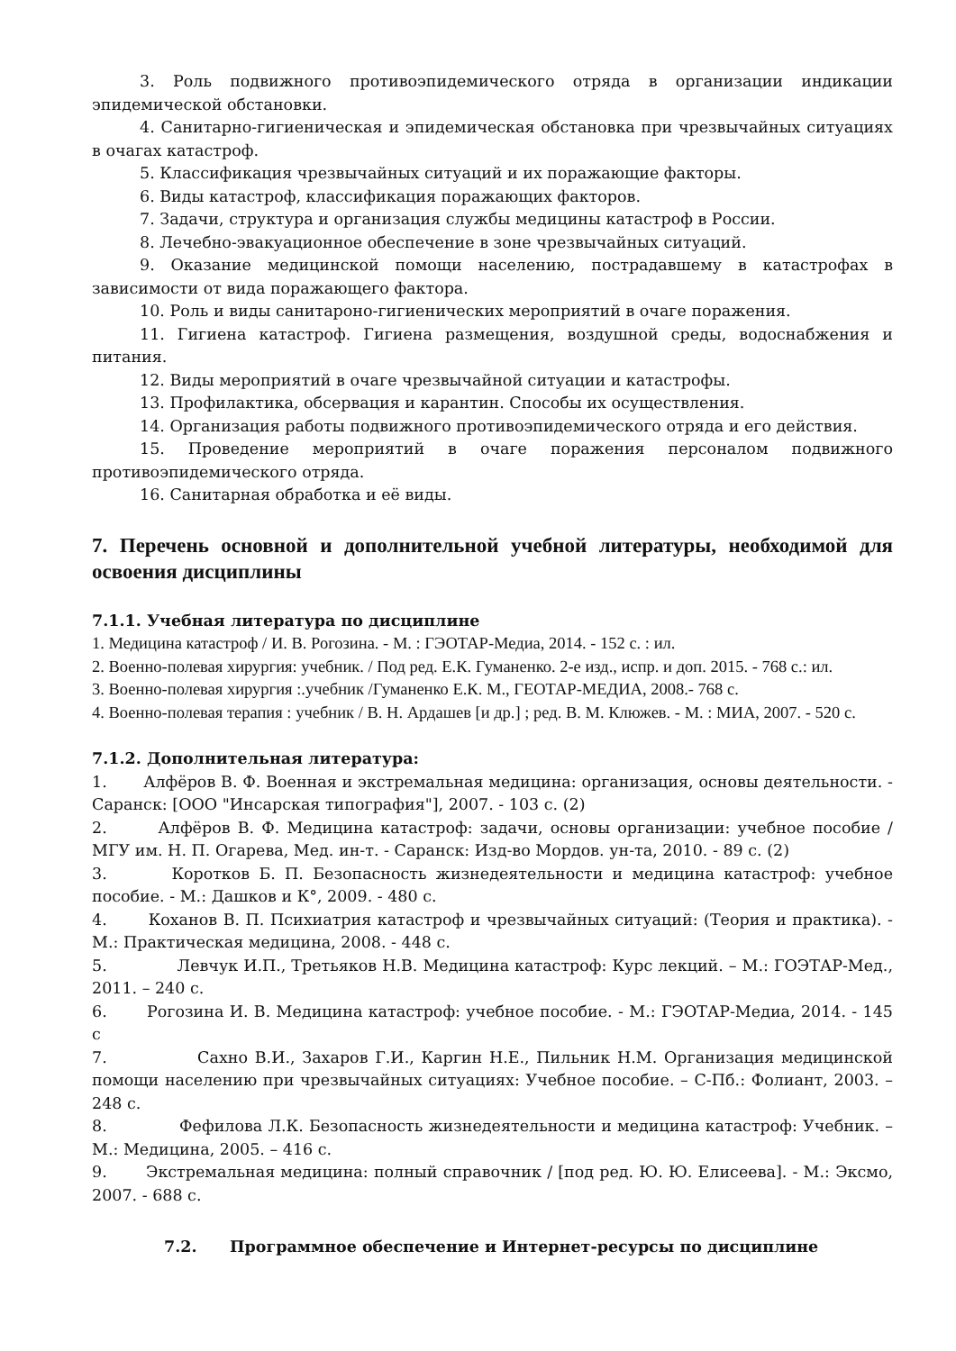3. Роль подвижного противоэпидемического отряда в организации индикации эпидемической обстановки.
4. Санитарно-гигиеническая и эпидемическая обстановка при чрезвычайных ситуациях в очагах катастроф.
5. Классификация чрезвычайных ситуаций и их поражающие факторы.
6. Виды катастроф, классификация поражающих факторов.
7. Задачи, структура и организация службы медицины катастроф в России.
8. Лечебно-эвакуационное обеспечение в зоне чрезвычайных ситуаций.
9. Оказание медицинской помощи населению, пострадавшему в катастрофах в зависимости от вида поражающего фактора.
10. Роль и виды санитароно-гигиенических мероприятий в очаге поражения.
11. Гигиена катастроф. Гигиена размещения, воздушной среды, водоснабжения и питания.
12. Виды мероприятий в очаге чрезвычайной ситуации и катастрофы.
13. Профилактика, обсервация и карантин. Способы их осуществления.
14. Организация работы подвижного противоэпидемического отряда и его действия.
15. Проведение мероприятий в очаге поражения персоналом подвижного противоэпидемического отряда.
16. Санитарная обработка и её виды.
7. Перечень основной и дополнительной учебной литературы, необходимой для освоения дисциплины
7.1.1. Учебная литература по дисциплине
1. Медицина катастроф / И. В. Рогозина. - М. : ГЭОТАР-Медиа, 2014. - 152 с. : ил.
2. Военно-полевая хирургия: учебник. / Под ред. Е.К. Гуманенко. 2-е изд., испр. и доп. 2015. - 768 с.: ил.
3. Военно-полевая хирургия :.учебник /Гуманенко Е.К. М., ГЕОТАР-МЕДИА, 2008.- 768 с.
4. Военно-полевая терапия : учебник / В. Н. Ардашев [и др.] ; ред. В. М. Клюжев. - М. : МИА, 2007. - 520 с.
7.1.2. Дополнительная литература:
1. Алфёров В. Ф. Военная и экстремальная медицина: организация, основы деятельности. - Саранск: [ООО "Инсарская типография"], 2007. - 103 с. (2)
2. Алфёров В. Ф. Медицина катастроф: задачи, основы организации: учебное пособие / МГУ им. Н. П. Огарева, Мед. ин-т. - Саранск: Изд-во Мордов. ун-та, 2010. - 89 с. (2)
3. Коротков Б. П. Безопасность жизнедеятельности и медицина катастроф: учебное пособие. - М.: Дашков и К°, 2009. - 480 с.
4. Коханов В. П. Психиатрия катастроф и чрезвычайных ситуаций: (Теория и практика). - М.: Практическая медицина, 2008. - 448 с.
5. Левчук И.П., Третьяков Н.В. Медицина катастроф: Курс лекций. – М.: ГОЭТАР-Мед., 2011. – 240 с.
6. Рогозина И. В. Медицина катастроф: учебное пособие. - М.: ГЭОТАР-Медиа, 2014. - 145 с
7. Сахно В.И., Захаров Г.И., Каргин Н.Е., Пильник Н.М. Организация медицинской помощи населению при чрезвычайных ситуациях: Учебное пособие. – С-Пб.: Фолиант, 2003. – 248 с.
8. Фефилова Л.К. Безопасность жизнедеятельности и медицина катастроф: Учебник. – М.: Медицина, 2005. – 416 с.
9. Экстремальная медицина: полный справочник / [под ред. Ю. Ю. Елисеева]. - М.: Эксмо, 2007. - 688 с.
7.2. Программное обеспечение и Интернет-ресурсы по дисциплине